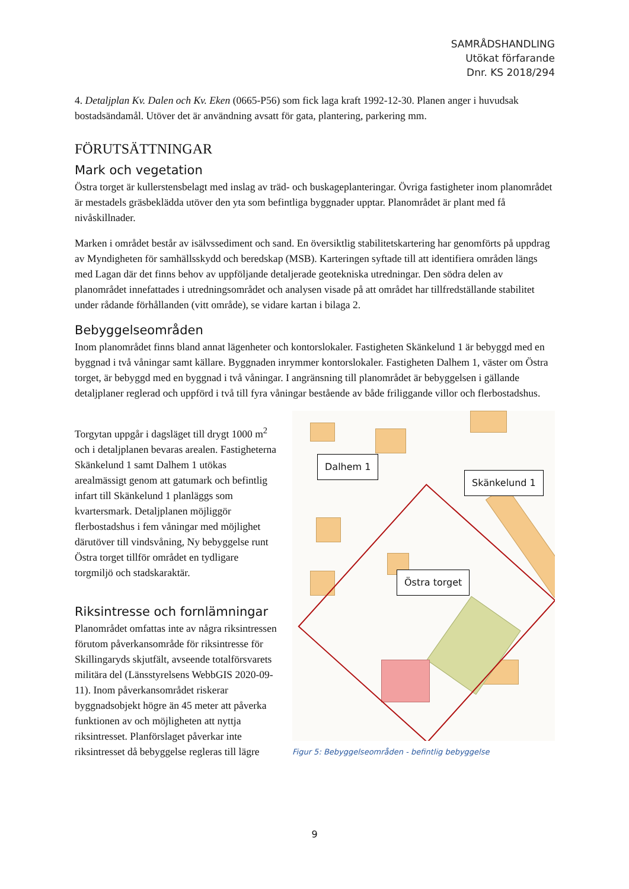SAMRÅDSHANDLING
Utökat förfarande
Dnr. KS 2018/294
4. Detaljplan Kv. Dalen och Kv. Eken (0665-P56) som fick laga kraft 1992-12-30. Planen anger i huvudsak bostadsändamål. Utöver det är användning avsatt för gata, plantering, parkering mm.
FÖRUTSÄTTNINGAR
Mark och vegetation
Östra torget är kullerstensbelagt med inslag av träd- och buskageplanteringar. Övriga fastigheter inom planområdet är mestadels gräsbeklädda utöver den yta som befintliga byggnader upptar. Planområdet är plant med få nivåskillnader.
Marken i området består av isälvssediment och sand. En översiktlig stabilitetskartering har genomförts på uppdrag av Myndigheten för samhällsskydd och beredskap (MSB). Karteringen syftade till att identifiera områden längs med Lagan där det finns behov av uppföljande detaljerade geotekniska utredningar. Den södra delen av planområdet innefattades i utredningsområdet och analysen visade på att området har tillfredställande stabilitet under rådande förhållanden (vitt område), se vidare kartan i bilaga 2.
Bebyggelseområden
Inom planområdet finns bland annat lägenheter och kontorslokaler. Fastigheten Skänkelund 1 är bebyggd med en byggnad i två våningar samt källare. Byggnaden inrymmer kontorslokaler. Fastigheten Dalhem 1, väster om Östra torget, är bebyggd med en byggnad i två våningar. I angränsning till planområdet är bebyggelsen i gällande detaljplaner reglerad och uppförd i två till fyra våningar bestående av både friliggande villor och flerbostadshus.
Torgytan uppgår i dagsläget till drygt 1000 m<sup>2</sup> och i detaljplanen bevaras arealen. Fastigheterna Skänkelund 1 samt Dalhem 1 utökas arealmässigt genom att gatumark och befintlig infart till Skänkelund 1 planläggs som kvartersmark. Detaljplanen möjliggör flerbostadshus i fem våningar med möjlighet därutöver till vindsvåning, Ny bebyggelse runt Östra torget tillför området en tydligare torgmiljö och stadskaraktär.
Riksintresse och fornlämningar
Planområdet omfattas inte av några riksintressen förutom påverkansområde för riksintresse för Skillingaryds skjutfält, avseende totalförsvarets militära del (Länsstyrelsens WebbGIS 2020-09-11). Inom påverkansområdet riskerar byggnadsobjekt högre än 45 meter att påverka funktionen av och möjligheten att nyttja riksintresset. Planförslaget påverkar inte riksintresset då bebyggelse regleras till lägre
Dalhem 1
Skänkelund 1
Östra torget
Figur 5: Bebyggelseområden - befintlig bebyggelse
9